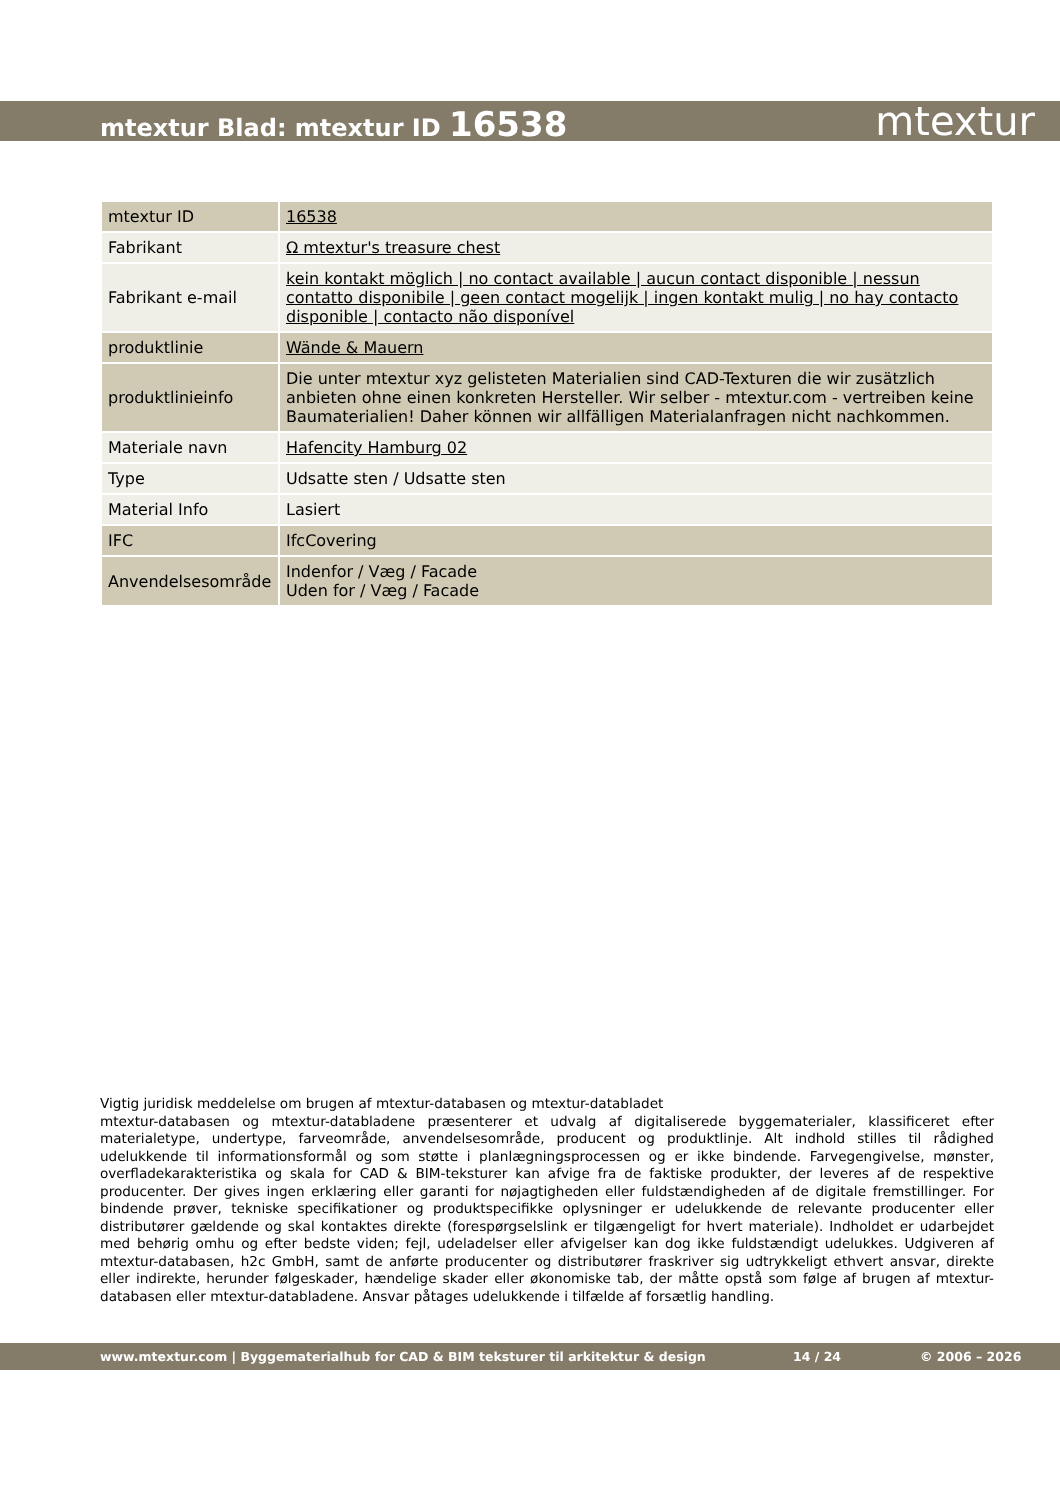mtextur Blad: mtextur ID 16538 mtextur
| mtextur ID | 16538 |
| Fabrikant | Ω mtextur's treasure chest |
| Fabrikant e-mail | kein kontakt möglich / no contact available / aucun contact disponible / nessun contatto disponibile / geen contact mogelijk / ingen kontakt mulig / no hay contacto disponible / contacto não disponível |
| produktlinie | Wände & Mauern |
| produktlinieinfo | Die unter mtextur xyz gelisteten Materialien sind CAD-Texturen die wir zusätzlich anbieten ohne einen konkreten Hersteller. Wir selber - mtextur.com - vertreiben keine Baumaterialien! Daher können wir allfälligen Materialanfragen nicht nachkommen. |
| Materiale navn | Hafencity Hamburg 02 |
| Type | Udsatte sten / Udsatte sten |
| Material Info | Lasiert |
| IFC | IfcCovering |
| Anvendelsesområde | Indenfor / Væg / Facade Uden for / Væg / Facade |
Vigtig juridisk meddelelse om brugen af mtextur-databasen og mtextur-databladet
mtextur-databasen og mtextur-databladene præsenterer et udvalg af digitaliserede byggematerialer, klassificeret efter materialetype, undertype, farveområde, anvendelsesområde, producent og produktlinje. Alt indhold stilles til rådighed udelukkende til informationsformål og som støtte i planlægningsprocessen og er ikke bindende. Farvegengivelse, mønster, overfladekarakteristika og skala for CAD & BIM-teksturer kan afvige fra de faktiske produkter, der leveres af de respektive producenter. Der gives ingen erklæring eller garanti for nøjagtigheden eller fuldstændigheden af de digitale fremstillinger. For bindende prøver, tekniske specifikationer og produktspecifikke oplysninger er udelukkende de relevante producenter eller distributører gældende og skal kontaktes direkte (forespørgselslink er tilgængeligt for hvert materiale). Indholdet er udarbejdet med behørig omhu og efter bedste viden; fejl, udeladelser eller afvigelser kan dog ikke fuldstændigt udelukkes. Udgiveren af mtextur-databasen, h2c GmbH, samt de anførte producenter og distributører fraskriver sig udtrykkeligt ethvert ansvar, direkte eller indirekte, herunder følgeskader, hændelige skader eller økonomiske tab, der måtte opstå som følge af brugen af mtextur-databasen eller mtextur-databladene. Ansvar påtages udelukkende i tilfælde af forsætlig handling.
www.mtextur.com | Byggematerialhub for CAD & BIM teksturer til arkitektur & design 14 / 24 © 2006 – 2026